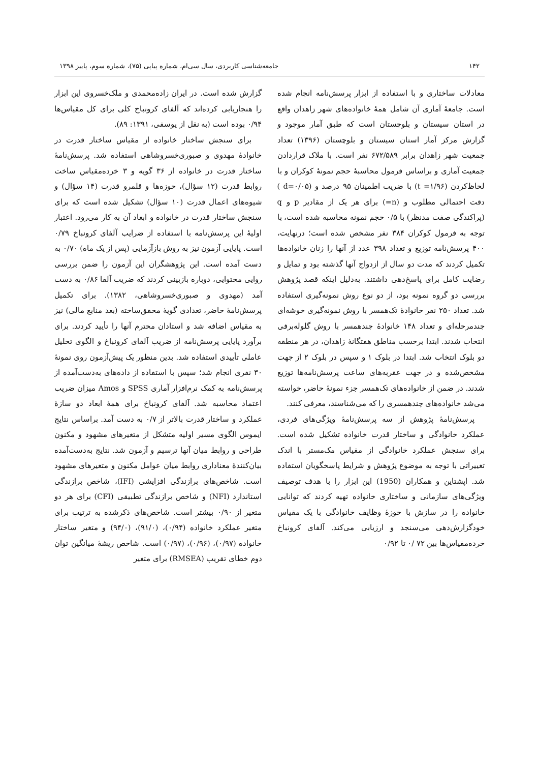۱۴۲ جامعه‌شناسی کاربردی، سال سی‌ام، شماره پیاپی (۷۵)، شماره سوم، پاییز ۱۳۹۸
معادلات ساختاری و با استفاده از ابزار پرسش‌نامه انجام شده است. جامعهٔ آماری آن شامل همهٔ خانواده‌های شهر زاهدان واقع در استان سیستان و بلوچستان است که طبق آمار موجود و گزارش مرکز آمار استان سیستان و بلوچستان (۱۳۹۶) تعداد جمعیت شهر زاهدان برابر ۶۷۲/۵۸۹ نفر است. با ملاک قراردادن جمعیت آماری و براساس فرمول محاسبهٔ حجم نمونهٔ کوکران و با لحاظ‌کردن (t =۱/۹۶) با ضریب اطمینان ۹۵ درصد و (d=۰/۰۵ ) دقت احتمالی مطلوب و (n=) برای هر یک از مقادیر p و q (پراکندگی صفت مدنظر) با ۰/۵ حجم نمونه محاسبه شده است، با توجه به فرمول کوکران ۳۸۴ نفر مشخص شده است؛ درنهایت، ۴۰۰ پرسش‌نامه توزیع و تعداد ۳۹۸ عدد از آنها را زنان خانواده‌ها تکمیل کردند که مدت دو سال از ازدواج آنها گذشته بود و تمایل و رضایت کامل برای پاسخ‌دهی داشتند. به‌دلیل اینکه قصد پژوهش بررسی دو گروه نمونه بود، از دو نوع روش نمونه‌گیری استفاده شد. تعداد ۲۵۰ نفر خانوادهٔ تک‌همسر با روش نمونه‌گیری خوشه‌ای چندمرحله‌ای و تعداد ۱۴۸ خانوادهٔ چندهمسر با روش گلوله‌برفی انتخاب شدند. ابتدا برحسب مناطق هفتگانهٔ زاهدان، در هر منطقه دو بلوک انتخاب شد. ابتدا در بلوک ۱ و سپس در بلوک ۲ از جهت مشخص‌شده و در جهت عقربه‌های ساعت پرسش‌نامه‌ها توزیع شدند. در ضمن از خانواده‌های تک‌همسر جزء نمونهٔ حاضر، خواسته می‌شد خانواده‌های چندهمسری را که می‌شناسند، معرفی کنند.
پرسش‌نامهٔ پژوهش از سه پرسش‌نامهٔ ویژگی‌های فردی، عملکرد خانوادگی و ساختار قدرت خانواده تشکیل شده است. برای سنجش عملکرد خانوادگی از مقیاس مک‌مستر با اندک تغییراتی با توجه به موضوع پژوهش و شرایط پاسخگویان استفاده شد. اپشتاین و همکاران (1950) این ابزار را با هدف توصیف ویژگی‌های سازمانی و ساختاری خانواده تهیه کردند که توانایی خانواده را در سازش با حوزهٔ وظایف خانوادگی با یک مقیاس خودگزارش‌دهی می‌سنجد و ارزیابی می‌کند. آلفای کرونباخ خرده‌مقیاس‌ها بین ۷۲ /۰ تا ۰/۹۲
گزارش شده است. در ایران زاده‌محمدی و ملک‌خسروی این ابزار را هنجاریابی کرده‌اند که آلفای کرونباخ کلی برای کل مقیاس‌ها ۰/۹۴ بوده است (به نقل از یوسفی، ۱۳۹۱: ۸۹).
برای سنجش ساختار خانواده از مقیاس ساختار قدرت در خانوادهٔ مهدوی و صبوری‌خسروشاهی استفاده شد. پرسش‌نامهٔ ساختار قدرت در خانواده از ۳۶ گویه و ۳ خرده‌مقیاس ساخت روابط قدرت (۱۲ سؤال)، حوزه‌ها و قلمرو قدرت (۱۴ سؤال) و شیوه‌های اعمال قدرت (۱۰ سؤال) تشکیل شده است که برای سنجش ساختار قدرت در خانواده و ابعاد آن به کار می‌رود. اعتبار اولیهٔ این پرسش‌نامه با استفاده از ضرایب آلفای کرونباخ ۰/۷۹ است. پایایی آزمون نیز به روش بازآزمایی (پس از یک ماه) ۰/۷۰ به دست آمده است. این پژوهشگران این آزمون را ضمن بررسی روایی محتوایی، دوباره بازبینی کردند که ضریب آلفا ۰/۸۶ به دست آمد (مهدوی و صبوری‌خسروشاهی، ۱۳۸۲). برای تکمیل پرسش‌نامهٔ حاضر، تعدادی گویهٔ محقق‌ساخته (بعد منابع مالی) نیز به مقیاس اضافه شد و استادان محترم آنها را تأیید کردند. برای برآورد پایایی پرسش‌نامه از ضریب آلفای کرونباخ و الگوی تحلیل عاملی تأییدی استفاده شد. بدین منظور یک پیش‌آزمون روی نمونهٔ ۳۰ نفری انجام شد؛ سپس با استفاده از داده‌های به‌دست‌آمده از پرسش‌نامه به کمک نرم‌افزار آماری SPSS و Amos میزان ضریب اعتماد محاسبه شد. آلفای کرونباخ برای همهٔ ابعاد دو سازهٔ عملکرد و ساختار قدرت بالاتر از ۰/۷ به دست آمد. براساس نتایج ایموس الگوی مسیر اولیه متشکل از متغیرهای مشهود و مکنون طراحی و روابط میان آنها ترسیم و آزمون شد. نتایج به‌دست‌آمده بیان‌کنندهٔ معناداری روابط میان عوامل مکنون و متغیرهای مشهود است. شاخص‌های برازندگی افزایشی (IFI)، شاخص برازندگی استاندارد (NFI) و شاخص برازندگی تطبیقی (CFI) برای هر دو متغیر از ۰/۹۰ بیشتر است. شاخص‌های ذکرشده به ترتیب برای متغیر عملکرد خانواده (۰/۹۴)، (۹۱/۰)، (۹۴/۰) و متغیر ساختار خانواده (۰/۹۷)، (۰/۹۶)، (۰/۹۷) است. شاخص ریشهٔ میانگین توان دوم خطای تقریب (RMSEA) برای متغیر